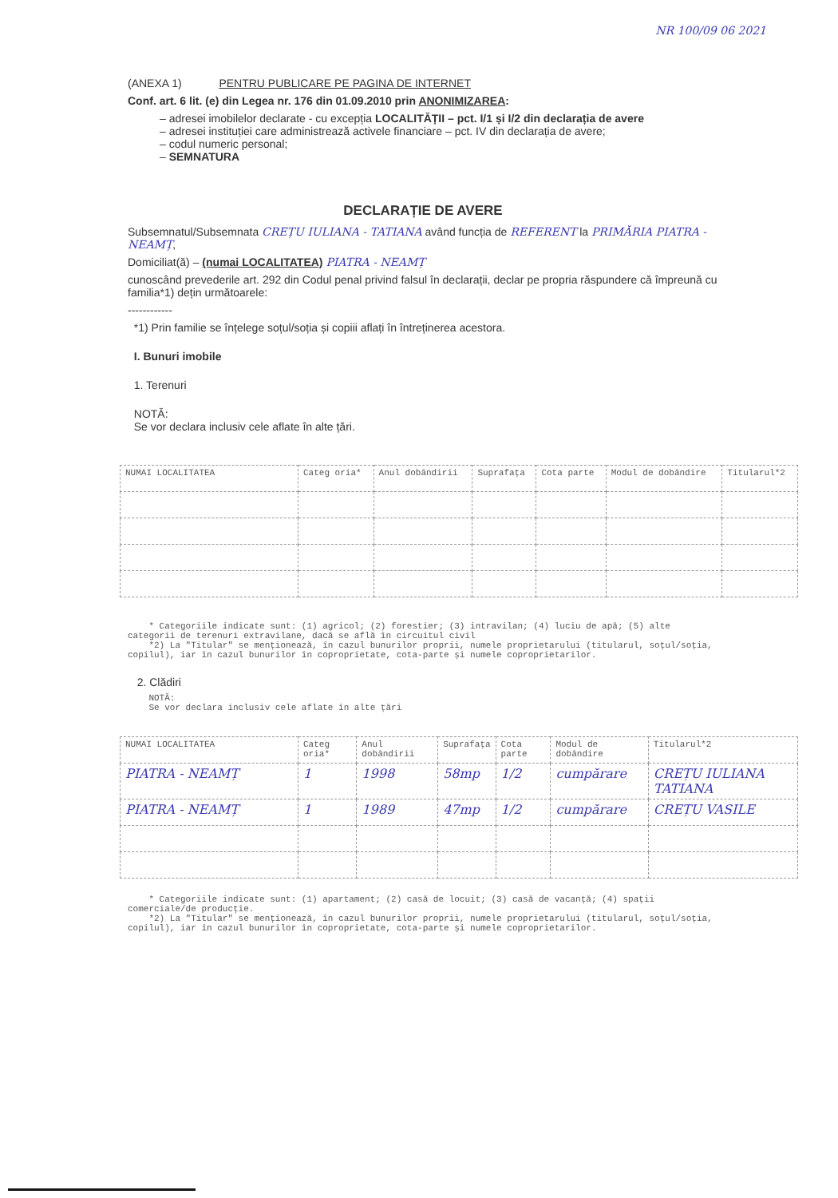NR 100/09 06 2021
(ANEXA 1) PENTRU PUBLICARE PE PAGINA DE INTERNET
Conf. art. 6 lit. (e) din Legea nr. 176 din 01.09.2010 prin ANONIMIZAREA:
– adresei imobilelor declarate - cu excepția LOCALITĂȚII – pct. I/1 și I/2 din declarația de avere
– adresei instituției care administrează activele financiare – pct. IV din declarația de avere;
– codul numeric personal;
– SEMNATURA
DECLARAȚIE DE AVERE
Subsemnatul/Subsemnata CREȚU IULIANA - TATIANA având funcția de REFERENT la PRIMĂRIA PIATRA - NEAMȚ,
Domiciliat(ă) – (numai LOCALITATEA) PIATRA - NEAMȚ
cunoscând prevederile art. 292 din Codul penal privind falsul în declarații, declar pe propria răspundere că împreună cu familia*1) dețin următoarele:
------------
*1) Prin familie se înțelege soțul/soția și copiii aflați în întreținerea acestora.
I. Bunuri imobile
1. Terenuri
NOTĂ:
Se vor declara inclusiv cele aflate în alte țări.
| NUMAI LOCALITATEA | Categ oria* | Anul dobândirii | Suprafața | Cota parte | Modul de dobândire | Titularul*2 |
| --- | --- | --- | --- | --- | --- | --- |
* Categoriile indicate sunt: (1) agricol; (2) forestier; (3) intravilan; (4) luciu de apă; (5) alte categorii de terenuri extravilane, dacă se află în circuitul civil
*2) La "Titular" se menționează, în cazul bunurilor proprii, numele proprietarului (titularul, soțul/soția, copilul), iar în cazul bunurilor în coproprietate, cota-parte și numele coproprietarilor.
2. Clădiri
NOTĂ:
Se vor declara inclusiv cele aflate în alte țări
| NUMAI LOCALITATEA | Categ oria* | Anul dobândirii | Suprafața | Cota parte | Modul de dobândire | Titularul*2 |
| --- | --- | --- | --- | --- | --- | --- |
| PIATRA - NEAMȚ | 1 | 1998 | 58mp | 1/2 | cumpărare | CREȚU IULIANA TATIANA |
| PIATRA - NEAMȚ | 1 | 1989 | 47mp | 1/2 | cumpărare | CREȚU VASILE |
* Categoriile indicate sunt: (1) apartament; (2) casă de locuit; (3) casă de vacanță; (4) spații comerciale/de producție.
*2) La "Titular" se menționează, în cazul bunurilor proprii, numele proprietarului (titularul, soțul/soția, copilul), iar în cazul bunurilor în coproprietate, cota-parte și numele coproprietarilor.